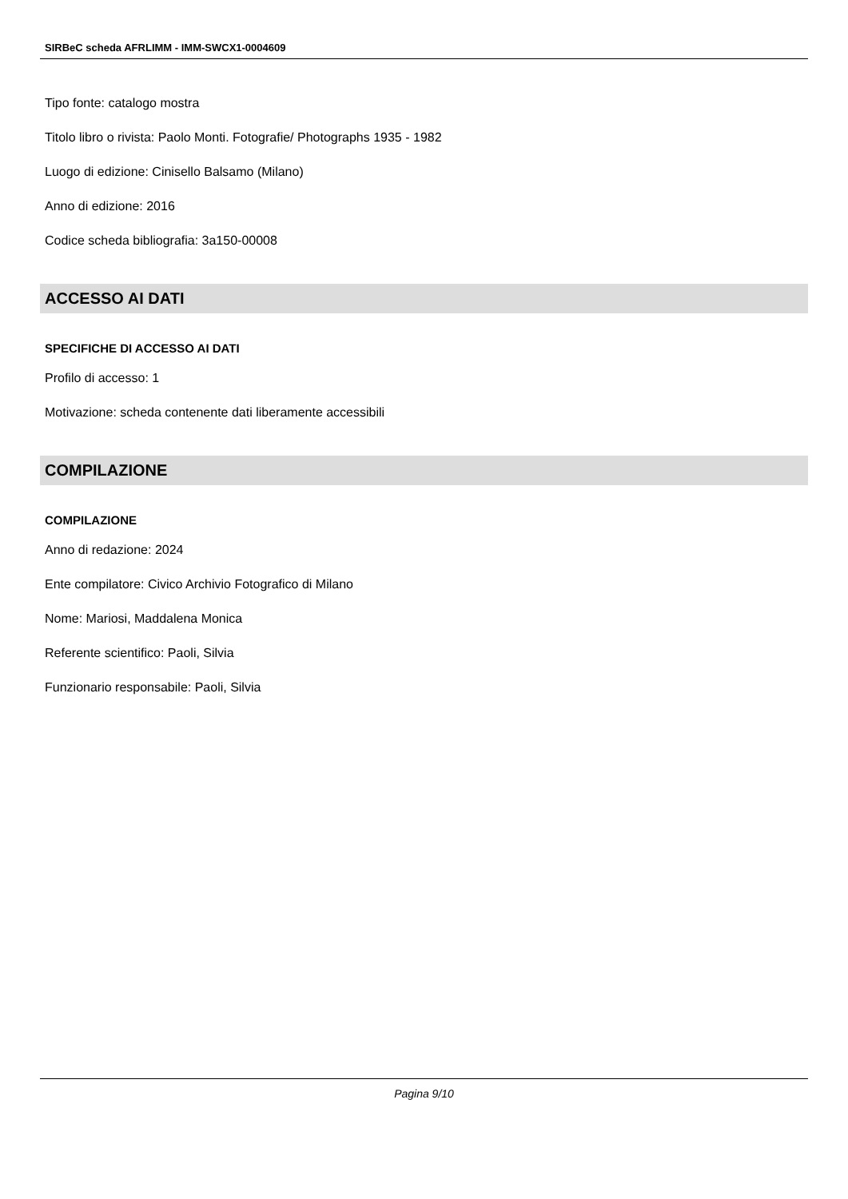SIRBeC scheda AFRLIMM - IMM-SWCX1-0004609
Tipo fonte: catalogo mostra
Titolo libro o rivista: Paolo Monti. Fotografie/ Photographs 1935 - 1982
Luogo di edizione: Cinisello Balsamo (Milano)
Anno di edizione: 2016
Codice scheda bibliografia: 3a150-00008
ACCESSO AI DATI
SPECIFICHE DI ACCESSO AI DATI
Profilo di accesso: 1
Motivazione: scheda contenente dati liberamente accessibili
COMPILAZIONE
COMPILAZIONE
Anno di redazione: 2024
Ente compilatore: Civico Archivio Fotografico di Milano
Nome: Mariosi, Maddalena Monica
Referente scientifico: Paoli, Silvia
Funzionario responsabile: Paoli, Silvia
Pagina 9/10